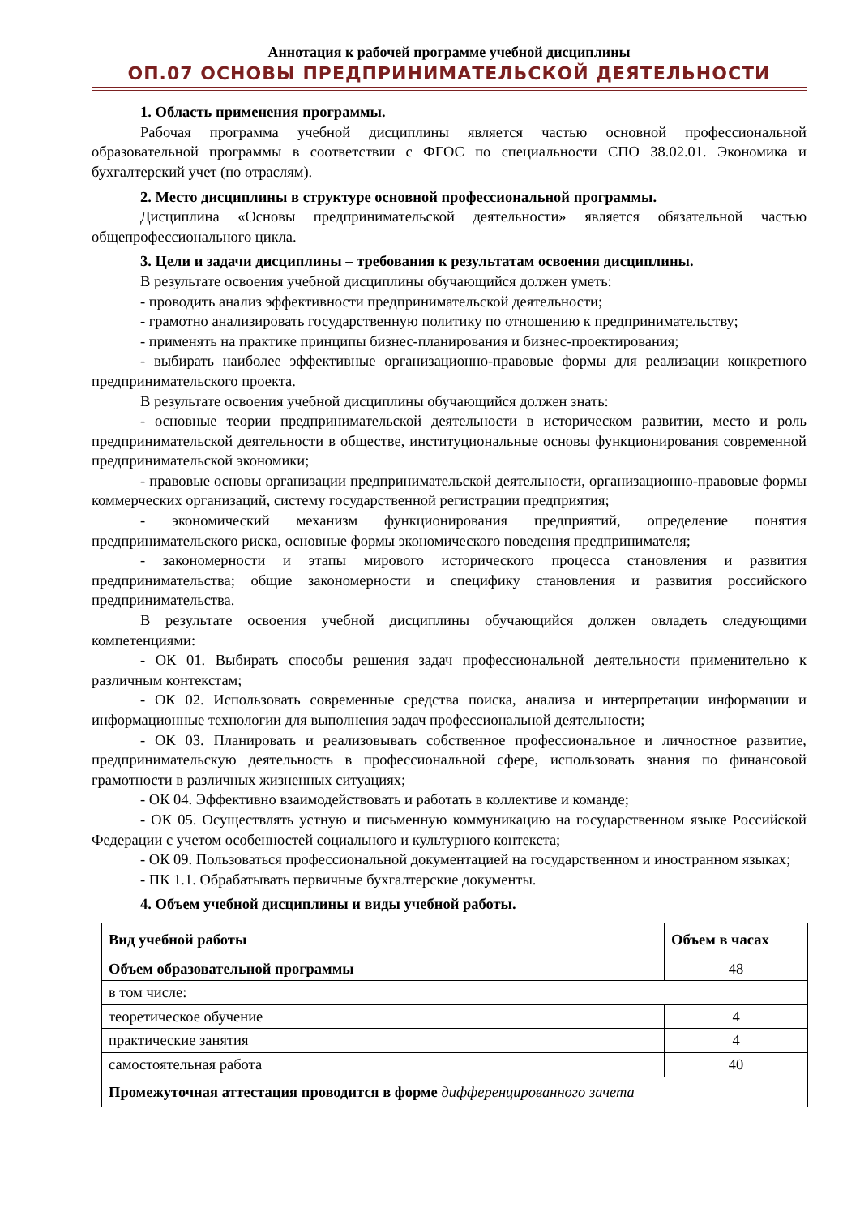Аннотация к рабочей программе учебной дисциплины
ОП.07 ОСНОВЫ ПРЕДПРИНИМАТЕЛЬСКОЙ ДЕЯТЕЛЬНОСТИ
1. Область применения программы.
Рабочая программа учебной дисциплины является частью основной профессиональной образовательной программы в соответствии с ФГОС по специальности СПО 38.02.01. Экономика и бухгалтерский учет (по отраслям).
2. Место дисциплины в структуре основной профессиональной программы.
Дисциплина «Основы предпринимательской деятельности» является обязательной частью общепрофессионального цикла.
3. Цели и задачи дисциплины – требования к результатам освоения дисциплины.
В результате освоения учебной дисциплины обучающийся должен уметь:
- проводить анализ эффективности предпринимательской деятельности;
- грамотно анализировать государственную политику по отношению к предпринимательству;
- применять на практике принципы бизнес-планирования и бизнес-проектирования;
- выбирать наиболее эффективные организационно-правовые формы для реализации конкретного предпринимательского проекта.
В результате освоения учебной дисциплины обучающийся должен знать:
- основные теории предпринимательской деятельности в историческом развитии, место и роль предпринимательской деятельности в обществе, институциональные основы функционирования современной предпринимательской экономики;
- правовые основы организации предпринимательской деятельности, организационно-правовые формы коммерческих организаций, систему государственной регистрации предприятия;
- экономический механизм функционирования предприятий, определение понятия предпринимательского риска, основные формы экономического поведения предпринимателя;
- закономерности и этапы мирового исторического процесса становления и развития предпринимательства; общие закономерности и специфику становления и развития российского предпринимательства.
В результате освоения учебной дисциплины обучающийся должен овладеть следующими компетенциями:
- ОК 01. Выбирать способы решения задач профессиональной деятельности применительно к различным контекстам;
- ОК 02. Использовать современные средства поиска, анализа и интерпретации информации и информационные технологии для выполнения задач профессиональной деятельности;
- ОК 03. Планировать и реализовывать собственное профессиональное и личностное развитие, предпринимательскую деятельность в профессиональной сфере, использовать знания по финансовой грамотности в различных жизненных ситуациях;
- ОК 04. Эффективно взаимодействовать и работать в коллективе и команде;
- ОК 05. Осуществлять устную и письменную коммуникацию на государственном языке Российской Федерации с учетом особенностей социального и культурного контекста;
- ОК 09. Пользоваться профессиональной документацией на государственном и иностранном языках;
- ПК 1.1. Обрабатывать первичные бухгалтерские документы.
4. Объем учебной дисциплины и виды учебной работы.
| Вид учебной работы | Объем в часах |
| --- | --- |
| Объем образовательной программы | 48 |
| в том числе: | |
| теоретическое обучение | 4 |
| практические занятия | 4 |
| самостоятельная работа | 40 |
| Промежуточная аттестация проводится в форме дифференцированного зачета | |